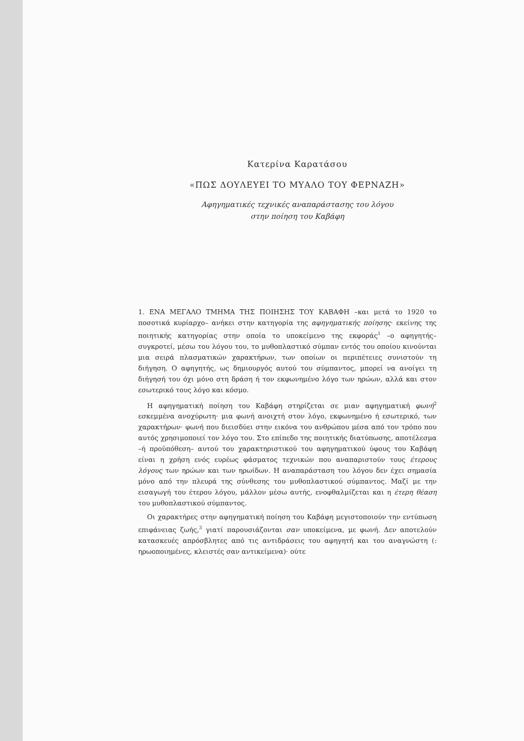Κατερίνα Καρατάσου
«ΠΩΣ ΔΟΥΛΕΥΕΙ ΤΟ ΜΥΑΛΟ ΤΟΥ ΦΕΡΝΑΖΗ»
Αφηγηματικές τεχνικές αναπαράστασης του λόγου
στην ποίηση του Καβάφη
1. ΕΝΑ ΜΕΓΑΛΟ ΤΜΗΜΑ ΤΗΣ ΠΟΙΗΣΗΣ ΤΟΥ ΚΑΒΑΦΗ –και μετά το 1920 το ποσοτικά κυρίαρχο– ανήκει στην κατηγορία της αφηγηματικής ποίησης· εκείνης της ποιητικής κατηγορίας στην οποία το υποκείμενο της εκφοράς<sup>1</sup> –ο αφηγητής– συγκροτεί, μέσω του λόγου του, το μυθοπλαστικό σύμπαν εντός του οποίου κινούνται μια σειρά πλασματικών χαρακτήρων, των οποίων οι περιπέτειες συνιστούν τη διήγηση. Ο αφηγητής, ως δημιουργός αυτού του σύμπαντος, μπορεί να ανοίγει τη διήγησή του όχι μόνο στη δράση ή τον εκφωνημένο λόγο των ηρώων, αλλά και στον εσωτερικό τους λόγο και κόσμο.
Η αφηγηματική ποίηση του Καβάφη στηρίζεται σε μιαν αφηγηματική φωνή<sup>2</sup> εσκεμμένα ανοχύρωτη· μια φωνή ανοιχτή στον λόγο, εκφωνημένο ή εσωτερικό, των χαρακτήρων· φωνή που διεισδύει στην εικόνα του ανθρώπου μέσα από τον τρόπο που αυτός χρησιμοποιεί τον λόγο του. Στο επίπεδο της ποιητικής διατύπωσης, αποτέλεσμα –ή προϋπόθεση– αυτού του χαρακτηριστικού του αφηγηματικού ύφους του Καβάφη είναι η χρήση ενός ευρέως φάσματος τεχνικών που αναπαριστούν τους έτερους λόγους των ηρώων και των ηρωίδων. Η αναπαράσταση του λόγου δεν έχει σημασία μόνο από την πλευρά της σύνθεσης του μυθοπλαστικού σύμπαντος. Μαζί με την εισαγωγή του έτερου λόγου, μάλλον μέσω αυτής, ενοφθαλμίζεται και η έτερη θέαση του μυθοπλαστικού σύμπαντος.
Οι χαρακτήρες στην αφηγηματική ποίηση του Καβάφη μεγιστοποιούν την εντύπωση επιφάνειας ζωής,<sup>3</sup> γιατί παρουσιάζονται σαν υποκείμενα, με φωνή. Δεν αποτελούν κατασκευές απρόσβλητες από τις αντιδράσεις του αφηγητή και του αναγνώστη (: ηρωοποιημένες, κλειστές σαν αντικείμενα)· ούτε